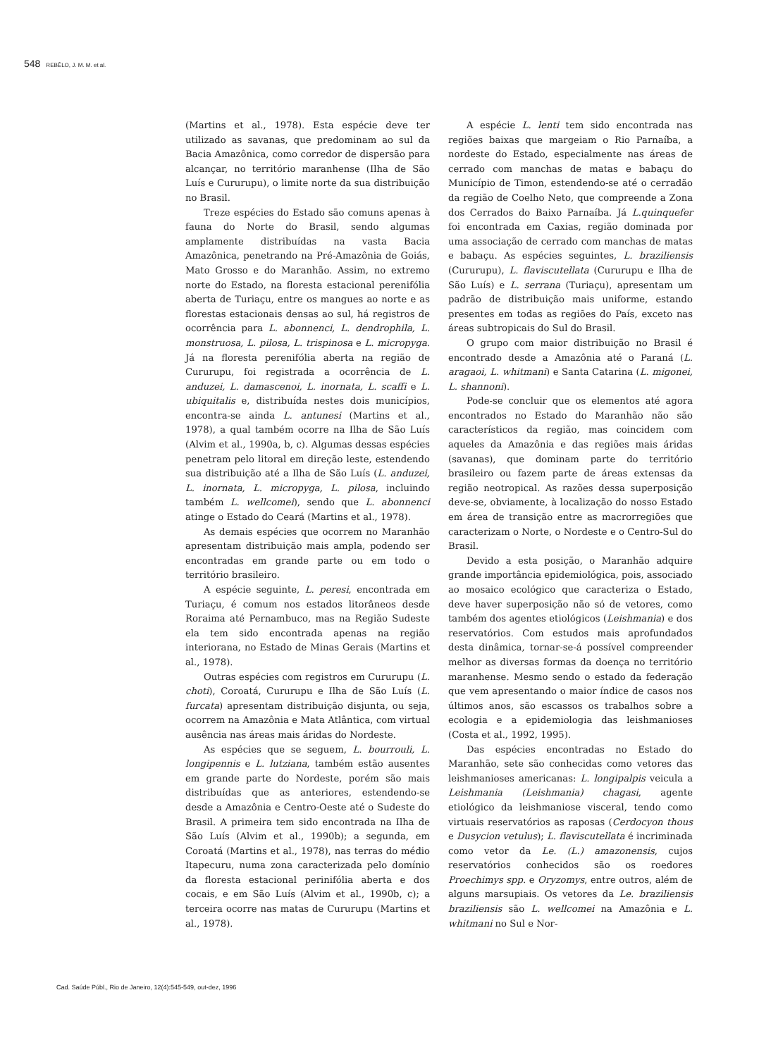548 REBÊLO, J. M. M. et al.
(Martins et al., 1978). Esta espécie deve ter utilizado as savanas, que predominam ao sul da Bacia Amazônica, como corredor de dispersão para alcançar, no território maranhense (Ilha de São Luís e Cururupu), o limite norte da sua distribuição no Brasil.
Treze espécies do Estado são comuns apenas à fauna do Norte do Brasil, sendo algumas amplamente distribuídas na vasta Bacia Amazônica, penetrando na Pré-Amazônia de Goiás, Mato Grosso e do Maranhão. Assim, no extremo norte do Estado, na floresta estacional perenifólia aberta de Turiaçu, entre os mangues ao norte e as florestas estacionais densas ao sul, há registros de ocorrência para L. abonnenci, L. dendrophila, L. monstruosa, L. pilosa, L. trispinosa e L. micropyga. Já na floresta perenifólia aberta na região de Cururupu, foi registrada a ocorrência de L. anduzei, L. damascenoi, L. inornata, L. scaffi e L. ubiquitalis e, distribuída nestes dois municípios, encontra-se ainda L. antunesi (Martins et al., 1978), a qual também ocorre na Ilha de São Luís (Alvim et al., 1990a, b, c). Algumas dessas espécies penetram pelo litoral em direção leste, estendendo sua distribuição até a Ilha de São Luís (L. anduzei, L. inornata, L. micropyga, L. pilosa, incluindo também L. wellcomei), sendo que L. abonnenci atinge o Estado do Ceará (Martins et al., 1978).
As demais espécies que ocorrem no Maranhão apresentam distribuição mais ampla, podendo ser encontradas em grande parte ou em todo o território brasileiro.
A espécie seguinte, L. peresi, encontrada em Turiaçu, é comum nos estados litorâneos desde Roraima até Pernambuco, mas na Região Sudeste ela tem sido encontrada apenas na região interiorana, no Estado de Minas Gerais (Martins et al., 1978).
Outras espécies com registros em Cururupu (L. choti), Coroatá, Cururupu e Ilha de São Luís (L. furcata) apresentam distribuição disjunta, ou seja, ocorrem na Amazônia e Mata Atlântica, com virtual ausência nas áreas mais áridas do Nordeste.
As espécies que se seguem, L. bourrouli, L. longipennis e L. lutziana, também estão ausentes em grande parte do Nordeste, porém são mais distribuídas que as anteriores, estendendo-se desde a Amazônia e Centro-Oeste até o Sudeste do Brasil. A primeira tem sido encontrada na Ilha de São Luís (Alvim et al., 1990b); a segunda, em Coroatá (Martins et al., 1978), nas terras do médio Itapecuru, numa zona caracterizada pelo domínio da floresta estacional perinifólia aberta e dos cocais, e em São Luís (Alvim et al., 1990b, c); a terceira ocorre nas matas de Cururupu (Martins et al., 1978).
A espécie L. lenti tem sido encontrada nas regiões baixas que margeiam o Rio Parnaíba, a nordeste do Estado, especialmente nas áreas de cerrado com manchas de matas e babaçu do Município de Timon, estendendo-se até o cerradão da região de Coelho Neto, que compreende a Zona dos Cerrados do Baixo Parnaíba. Já L.quinquefer foi encontrada em Caxias, região dominada por uma associação de cerrado com manchas de matas e babaçu. As espécies seguintes, L. braziliensis (Cururupu), L. flaviscutellata (Cururupu e Ilha de São Luís) e L. serrana (Turiaçu), apresentam um padrão de distribuição mais uniforme, estando presentes em todas as regiões do País, exceto nas áreas subtropicais do Sul do Brasil.
O grupo com maior distribuição no Brasil é encontrado desde a Amazônia até o Paraná (L. aragaoi, L. whitmani) e Santa Catarina (L. migonei, L. shannoni).
Pode-se concluir que os elementos até agora encontrados no Estado do Maranhão não são característicos da região, mas coincidem com aqueles da Amazônia e das regiões mais áridas (savanas), que dominam parte do território brasileiro ou fazem parte de áreas extensas da região neotropical. As razões dessa superposição deve-se, obviamente, à localização do nosso Estado em área de transição entre as macrorregiões que caracterizam o Norte, o Nordeste e o Centro-Sul do Brasil.
Devido a esta posição, o Maranhão adquire grande importância epidemiológica, pois, associado ao mosaico ecológico que caracteriza o Estado, deve haver superposição não só de vetores, como também dos agentes etiológicos (Leishmania) e dos reservatórios. Com estudos mais aprofundados desta dinâmica, tornar-se-á possível compreender melhor as diversas formas da doença no território maranhense. Mesmo sendo o estado da federação que vem apresentando o maior índice de casos nos últimos anos, são escassos os trabalhos sobre a ecologia e a epidemiologia das leishmanioses (Costa et al., 1992, 1995).
Das espécies encontradas no Estado do Maranhão, sete são conhecidas como vetores das leishmanioses americanas: L. longipalpis veicula a Leishmania (Leishmania) chagasi, agente etiológico da leishmaniose visceral, tendo como virtuais reservatórios as raposas (Cerdocyon thous e Dusycion vetulus); L. flaviscutellata é incriminada como vetor da Le. (L.) amazonensis, cujos reservatórios conhecidos são os roedores Proechimys spp. e Oryzomys, entre outros, além de alguns marsupiais. Os vetores da Le. braziliensis braziliensis são L. wellcomei na Amazônia e L. whitmani no Sul e Nor-
Cad. Saúde Públ., Rio de Janeiro, 12(4):545-549, out-dez, 1996